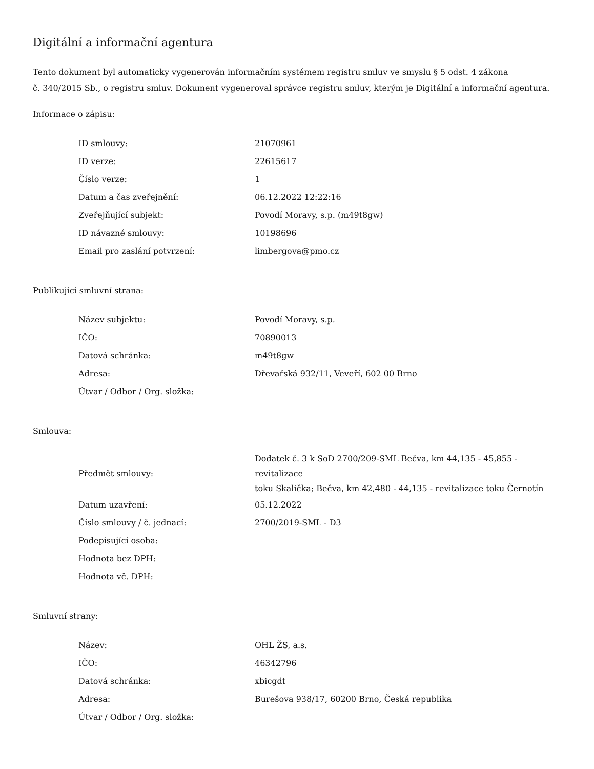Digitální a informační agentura
Tento dokument byl automaticky vygenerován informačním systémem registru smluv ve smyslu § 5 odst. 4 zákona
č. 340/2015 Sb., o registru smluv. Dokument vygeneroval správce registru smluv, kterým je Digitální a informační agentura.
Informace o zápisu:
| ID smlouvy: | 21070961 |
| ID verze: | 22615617 |
| Číslo verze: | 1 |
| Datum a čas zveřejnění: | 06.12.2022 12:22:16 |
| Zveřejňující subjekt: | Povodí Moravy, s.p. (m49t8gw) |
| ID návazné smlouvy: | 10198696 |
| Email pro zaslání potvrzení: | limbergova@pmo.cz |
Publikující smluvní strana:
| Název subjektu: | Povodí Moravy, s.p. |
| IČO: | 70890013 |
| Datová schránka: | m49t8gw |
| Adresa: | Dřevařská 932/11, Veveří, 602 00 Brno |
| Útvar / Odbor / Org. složka: | |
Smlouva:
| Předmět smlouvy: | Dodatek č. 3 k SoD 2700/209-SML Bečva, km 44,135 - 45,855 - revitalizace toku Skalička; Bečva, km 42,480 - 44,135 - revitalizace toku Černotín |
| Datum uzavření: | 05.12.2022 |
| Číslo smlouvy / č. jednací: | 2700/2019-SML - D3 |
| Podepisující osoba: | |
| Hodnota bez DPH: | |
| Hodnota vč. DPH: | |
Smluvní strany:
| Název: | OHL ŽS, a.s. |
| IČO: | 46342796 |
| Datová schránka: | xbicgdt |
| Adresa: | Burešova 938/17, 60200 Brno, Česká republika |
| Útvar / Odbor / Org. složka: | |